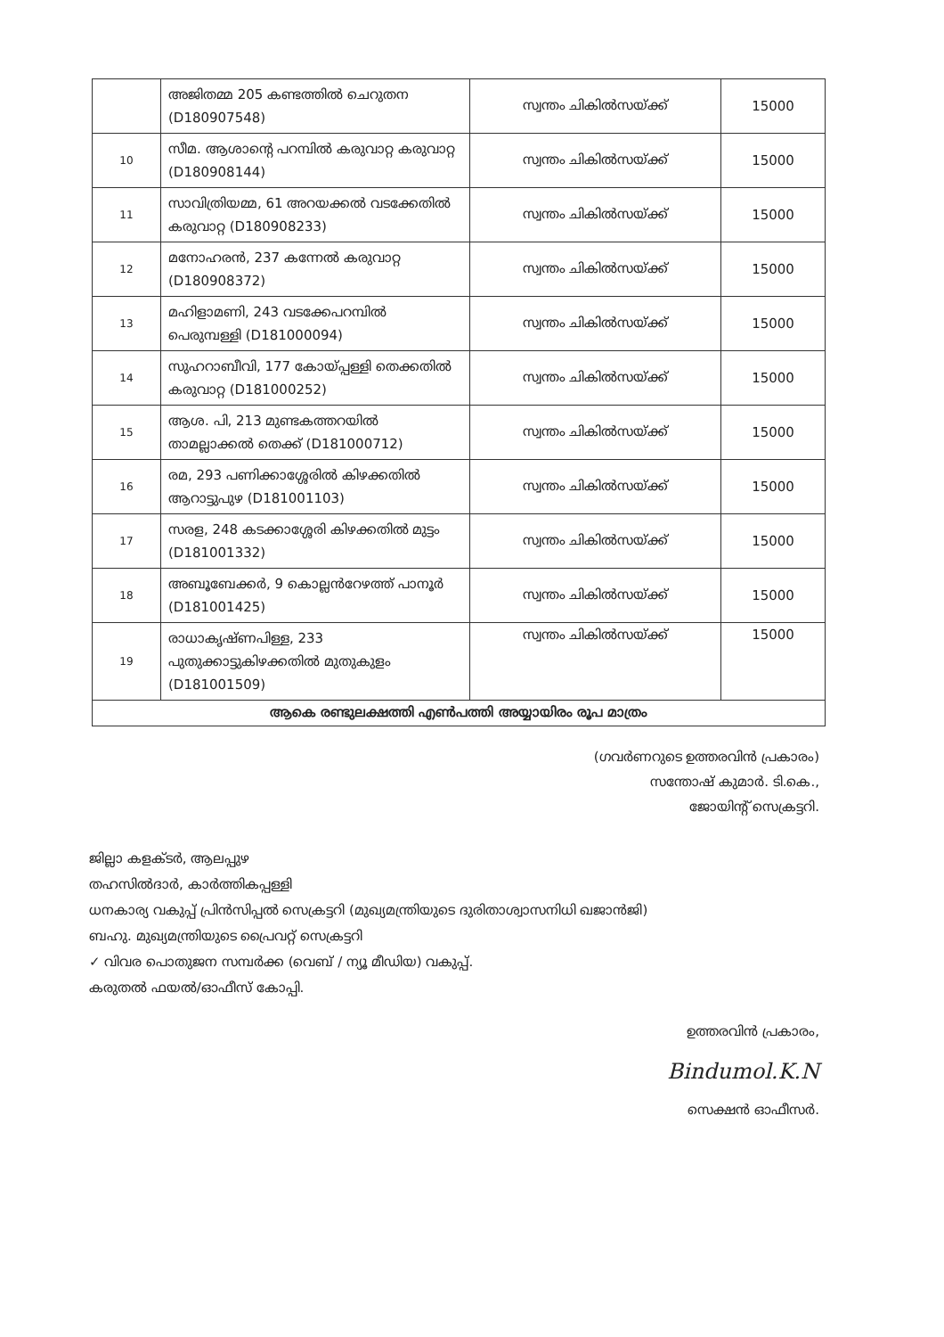| | അജിതമ്മ 205 കണ്ടത്തിൽ ചെറുതന (D180907548) | സ്വന്തം ചികിൽസയ്ക്ക് | 15000 |
| 10 | സീമ. ആശാന്റെ പറമ്പിൽ കരുവാറ്റ കരുവാറ്റ (D180908144) | സ്വന്തം ചികിൽസയ്ക്ക് | 15000 |
| 11 | സാവിത്രിയമ്മ, 61 അറയക്കൽ വടക്കേതിൽ കരുവാറ്റ (D180908233) | സ്വന്തം ചികിൽസയ്ക്ക് | 15000 |
| 12 | മനോഹരൻ, 237 കന്നേൽ കരുവാറ്റ (D180908372) | സ്വന്തം ചികിൽസയ്ക്ക് | 15000 |
| 13 | മഹിളാമണി, 243 വടക്കേപറമ്പിൽ പെരുമ്പള്ളി (D181000094) | സ്വന്തം ചികിൽസയ്ക്ക് | 15000 |
| 14 | സുഹറാബീവി, 177 കോയ്പ്പള്ളി തെക്കതിൽ കരുവാറ്റ (D181000252) | സ്വന്തം ചികിൽസയ്ക്ക് | 15000 |
| 15 | ആശ. പി, 213 മുണ്ടകത്തറയിൽ താമല്ലാക്കൽ തെക്ക് (D181000712) | സ്വന്തം ചികിൽസയ്ക്ക് | 15000 |
| 16 | രമ, 293 പണിക്കാശ്ശേരിൽ കിഴക്കതിൽ ആറാട്ടുപുഴ (D181001103) | സ്വന്തം ചികിൽസയ്ക്ക് | 15000 |
| 17 | സരള, 248 കടക്കാശ്ശേരി കിഴക്കതിൽ മുട്ടം (D181001332) | സ്വന്തം ചികിൽസയ്ക്ക് | 15000 |
| 18 | അബൂബേക്കർ, 9 കൊല്ലൻറേഴത്ത് പാനൂർ (D181001425) | സ്വന്തം ചികിൽസയ്ക്ക് | 15000 |
| 19 | രാധാകൃഷ്ണപിള്ള, 233 പുതുക്കാട്ടുകിഴക്കതിൽ മുതുകുളം (D181001509) | സ്വന്തം ചികിൽസയ്ക്ക് | 15000 |
| ആകെ രണ്ടുലക്ഷത്തി എൺപത്തി അയ്യായിരം രൂപ മാത്രം | | | |
(ഗവർണറുടെ ഉത്തരവിൻ പ്രകാരം)
സന്തോഷ് കുമാർ. ടി.കെ.,
ജോയിന്റ് സെക്രട്ടറി.
ജില്ലാ കളക്ടർ, ആലപ്പുഴ
തഹസിൽദാർ, കാർത്തികപ്പള്ളി
ധനകാര്യ വകുപ്പ് പ്രിൻസിപ്പൽ സെക്രട്ടറി (മുഖ്യമന്ത്രിയുടെ ദുരിതാശ്വാസനിധി ഖജാൻജി)
ബഹു. മുഖ്യമന്ത്രിയുടെ പ്രൈവറ്റ് സെക്രട്ടറി
✓ വിവര പൊതുജന സമ്പർക്ക (വെബ് / ന്യൂ മീഡിയ) വകുപ്പ്.
കരുതൽ ഫയൽ/ഓഫീസ് കോപ്പി.
ഉത്തരവിൻ പ്രകാരം,
Bindumol.K.N
സെക്ഷൻ ഓഫീസർ.